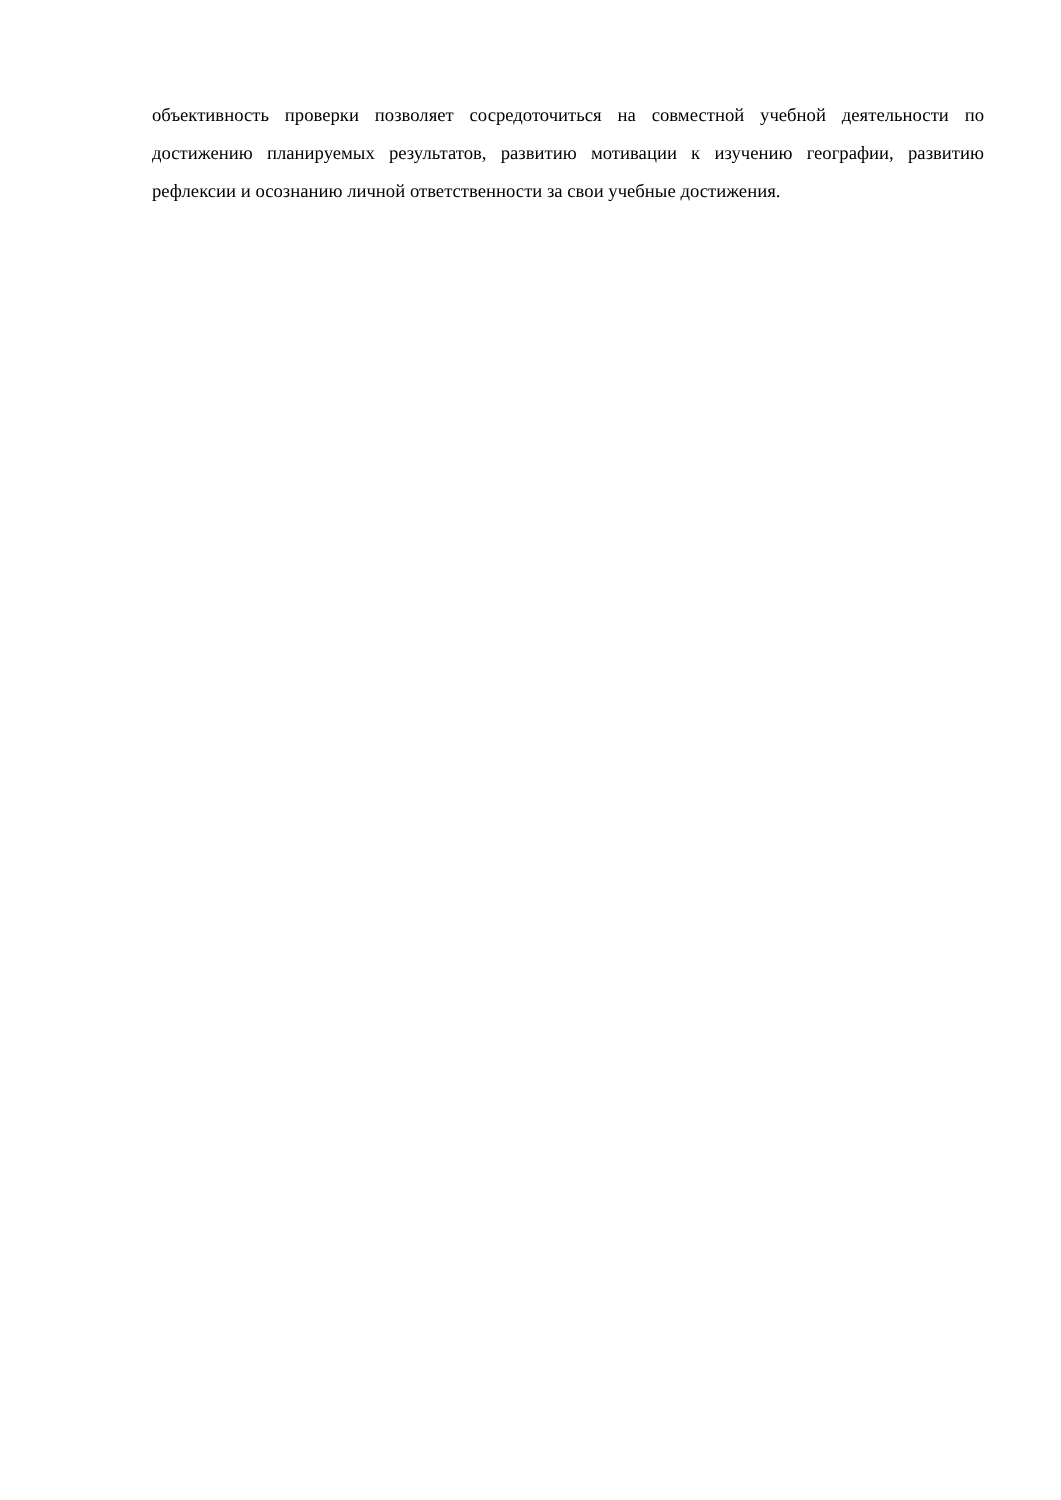объективность проверки позволяет сосредоточиться на совместной учебной деятельности по достижению планируемых результатов, развитию мотивации к изучению географии, развитию рефлексии и осознанию личной ответственности за свои учебные достижения.